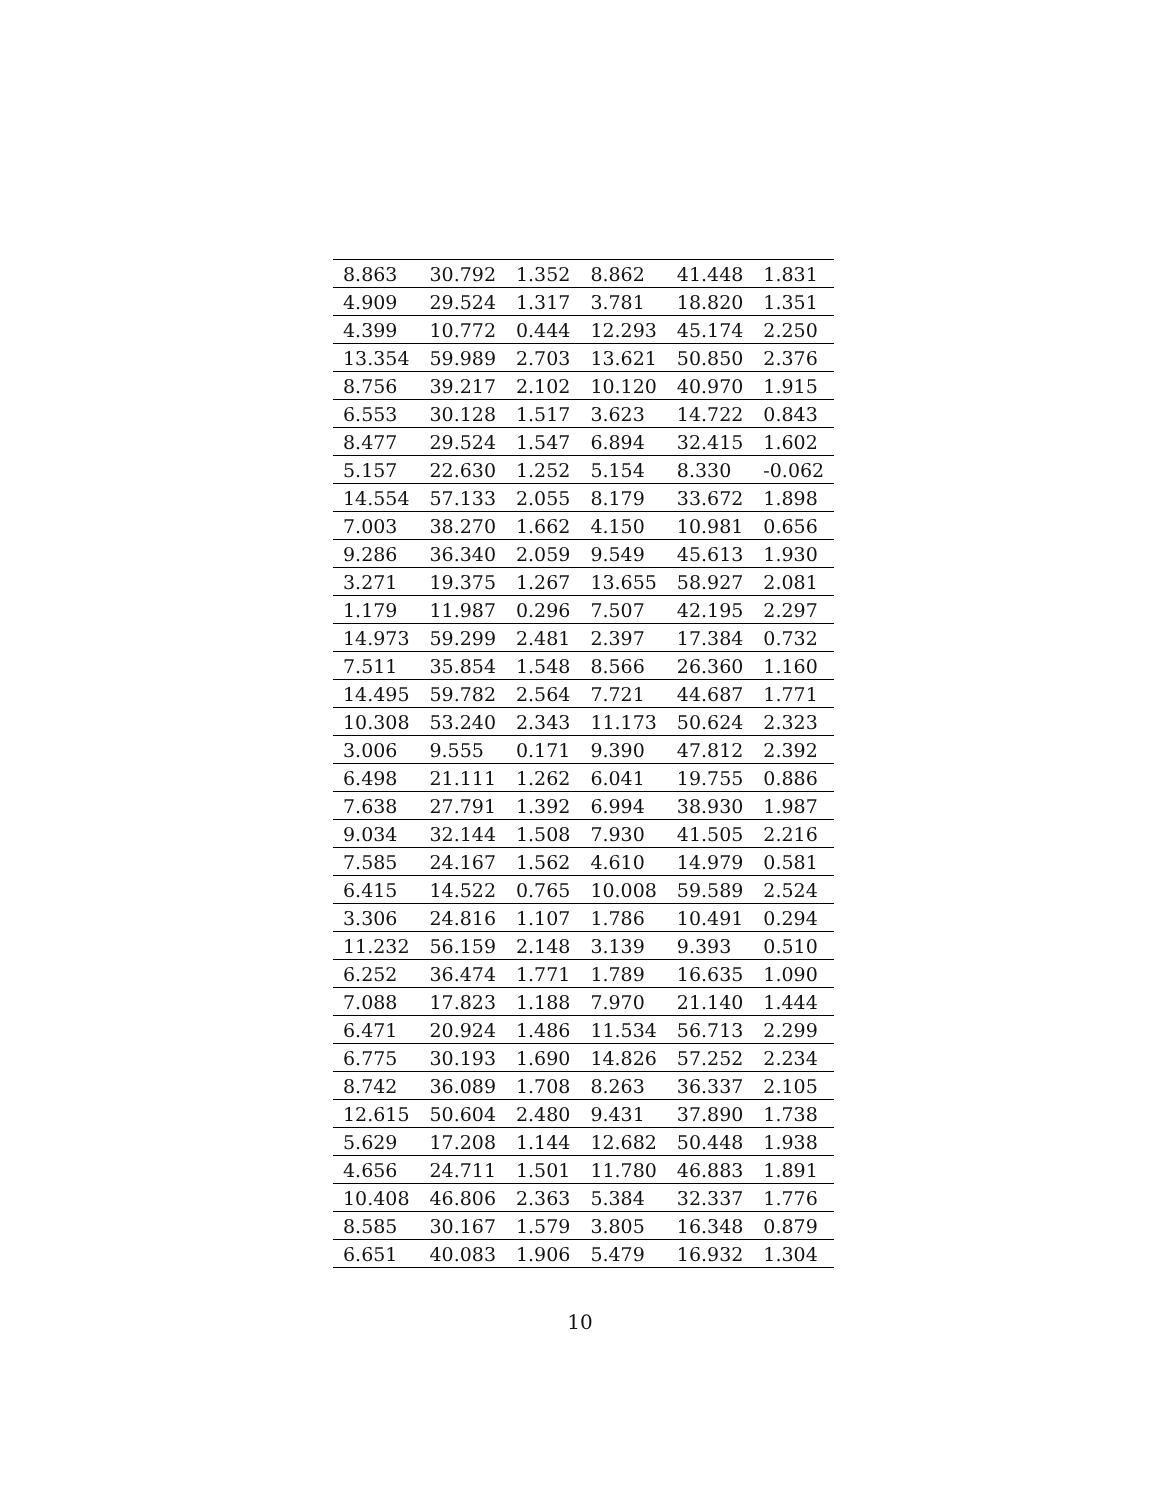| 8.863 | 30.792 | 1.352 | 8.862 | 41.448 | 1.831 |
| 4.909 | 29.524 | 1.317 | 3.781 | 18.820 | 1.351 |
| 4.399 | 10.772 | 0.444 | 12.293 | 45.174 | 2.250 |
| 13.354 | 59.989 | 2.703 | 13.621 | 50.850 | 2.376 |
| 8.756 | 39.217 | 2.102 | 10.120 | 40.970 | 1.915 |
| 6.553 | 30.128 | 1.517 | 3.623 | 14.722 | 0.843 |
| 8.477 | 29.524 | 1.547 | 6.894 | 32.415 | 1.602 |
| 5.157 | 22.630 | 1.252 | 5.154 | 8.330 | -0.062 |
| 14.554 | 57.133 | 2.055 | 8.179 | 33.672 | 1.898 |
| 7.003 | 38.270 | 1.662 | 4.150 | 10.981 | 0.656 |
| 9.286 | 36.340 | 2.059 | 9.549 | 45.613 | 1.930 |
| 3.271 | 19.375 | 1.267 | 13.655 | 58.927 | 2.081 |
| 1.179 | 11.987 | 0.296 | 7.507 | 42.195 | 2.297 |
| 14.973 | 59.299 | 2.481 | 2.397 | 17.384 | 0.732 |
| 7.511 | 35.854 | 1.548 | 8.566 | 26.360 | 1.160 |
| 14.495 | 59.782 | 2.564 | 7.721 | 44.687 | 1.771 |
| 10.308 | 53.240 | 2.343 | 11.173 | 50.624 | 2.323 |
| 3.006 | 9.555 | 0.171 | 9.390 | 47.812 | 2.392 |
| 6.498 | 21.111 | 1.262 | 6.041 | 19.755 | 0.886 |
| 7.638 | 27.791 | 1.392 | 6.994 | 38.930 | 1.987 |
| 9.034 | 32.144 | 1.508 | 7.930 | 41.505 | 2.216 |
| 7.585 | 24.167 | 1.562 | 4.610 | 14.979 | 0.581 |
| 6.415 | 14.522 | 0.765 | 10.008 | 59.589 | 2.524 |
| 3.306 | 24.816 | 1.107 | 1.786 | 10.491 | 0.294 |
| 11.232 | 56.159 | 2.148 | 3.139 | 9.393 | 0.510 |
| 6.252 | 36.474 | 1.771 | 1.789 | 16.635 | 1.090 |
| 7.088 | 17.823 | 1.188 | 7.970 | 21.140 | 1.444 |
| 6.471 | 20.924 | 1.486 | 11.534 | 56.713 | 2.299 |
| 6.775 | 30.193 | 1.690 | 14.826 | 57.252 | 2.234 |
| 8.742 | 36.089 | 1.708 | 8.263 | 36.337 | 2.105 |
| 12.615 | 50.604 | 2.480 | 9.431 | 37.890 | 1.738 |
| 5.629 | 17.208 | 1.144 | 12.682 | 50.448 | 1.938 |
| 4.656 | 24.711 | 1.501 | 11.780 | 46.883 | 1.891 |
| 10.408 | 46.806 | 2.363 | 5.384 | 32.337 | 1.776 |
| 8.585 | 30.167 | 1.579 | 3.805 | 16.348 | 0.879 |
| 6.651 | 40.083 | 1.906 | 5.479 | 16.932 | 1.304 |
10